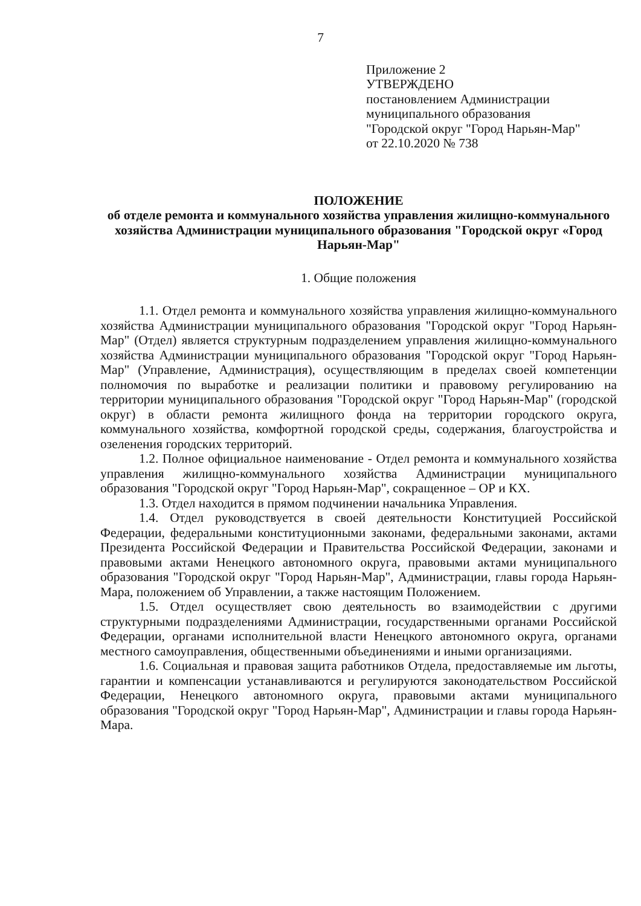7
Приложение 2
УТВЕРЖДЕНО
постановлением Администрации
муниципального образования
"Городской округ "Город Нарьян-Мар"
от 22.10.2020 № 738
ПОЛОЖЕНИЕ
об отделе ремонта и коммунального хозяйства управления жилищно-коммунального хозяйства Администрации муниципального образования "Городской округ «Город Нарьян-Мар"
1. Общие положения
1.1. Отдел ремонта и коммунального хозяйства управления жилищно-коммунального хозяйства Администрации муниципального образования "Городской округ "Город Нарьян-Мар" (Отдел) является структурным подразделением управления жилищно-коммунального хозяйства Администрации муниципального образования "Городской округ "Город Нарьян-Мар" (Управление, Администрация), осуществляющим в пределах своей компетенции полномочия по выработке и реализации политики и правовому регулированию на территории муниципального образования "Городской округ "Город Нарьян-Мар" (городской округ) в области ремонта жилищного фонда на территории городского округа, коммунального хозяйства, комфортной городской среды, содержания, благоустройства и озеленения городских территорий.
1.2. Полное официальное наименование - Отдел ремонта и коммунального хозяйства управления жилищно-коммунального хозяйства Администрации муниципального образования "Городской округ "Город Нарьян-Мар", сокращенное – ОР и КХ.
1.3. Отдел находится в прямом подчинении начальника Управления.
1.4. Отдел руководствуется в своей деятельности Конституцией Российской Федерации, федеральными конституционными законами, федеральными законами, актами Президента Российской Федерации и Правительства Российской Федерации, законами и правовыми актами Ненецкого автономного округа, правовыми актами муниципального образования "Городской округ "Город Нарьян-Мар", Администрации, главы города Нарьян-Мара, положением об Управлении, а также настоящим Положением.
1.5. Отдел осуществляет свою деятельность во взаимодействии с другими структурными подразделениями Администрации, государственными органами Российской Федерации, органами исполнительной власти Ненецкого автономного округа, органами местного самоуправления, общественными объединениями и иными организациями.
1.6. Социальная и правовая защита работников Отдела, предоставляемые им льготы, гарантии и компенсации устанавливаются и регулируются законодательством Российской Федерации, Ненецкого автономного округа, правовыми актами муниципального образования "Городской округ "Город Нарьян-Мар", Администрации и главы города Нарьян-Мара.